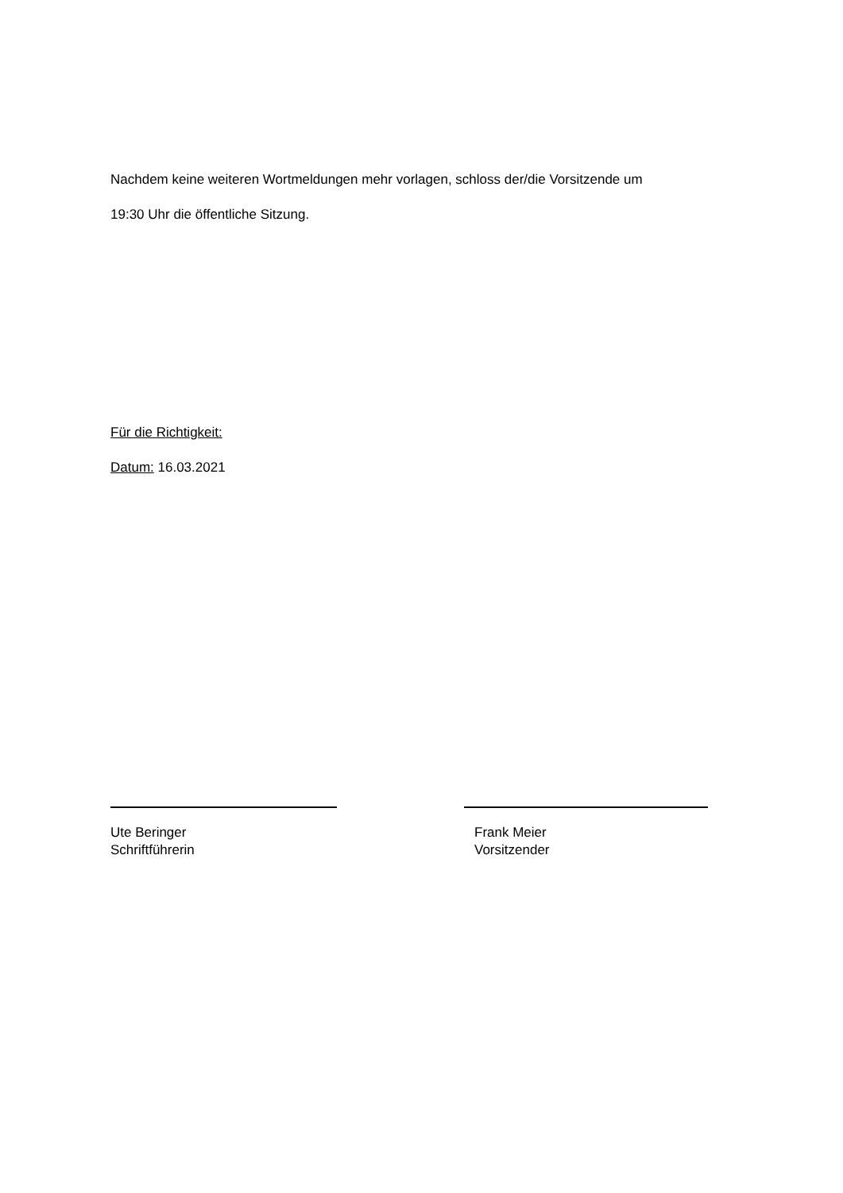Nachdem keine weiteren Wortmeldungen mehr vorlagen, schloss der/die Vorsitzende um
19:30 Uhr die öffentliche Sitzung.
Für die Richtigkeit:
Datum: 16.03.2021
Ute Beringer
Schriftführerin
Frank Meier
Vorsitzender